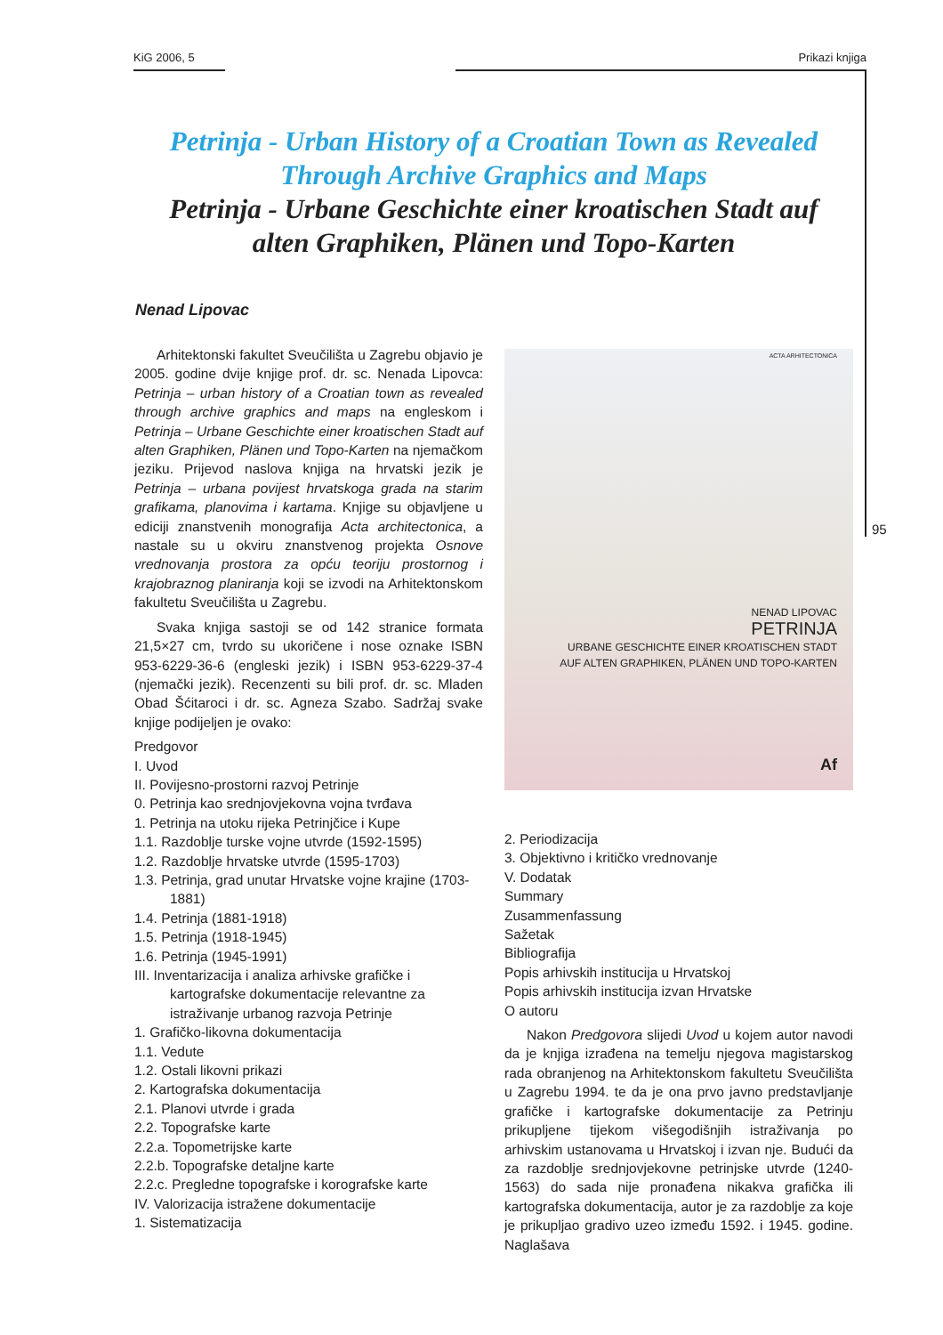KiG 2006, 5 Prikazi knjiga
95
Petrinja - Urban History of a Croatian Town as Revealed
Through Archive Graphics and Maps
Petrinja - Urbane Geschichte einer kroatischen Stadt auf
alten Graphiken, Plänen und Topo-Karten
Nenad Lipovac
Arhitektonski fakultet Sveučilišta u Zagrebu objavio je 2005. godine dvije knjige prof. dr. sc. Nenada Lipovca: Petrinja – urban history of a Croatian town as revealed through archive graphics and maps na engleskom i Petrinja – Urbane Geschichte einer kroatischen Stadt auf alten Graphiken, Plänen und Topo-Karten na njemačkom jeziku. Prijevod naslova knjiga na hrvatski jezik je Petrinja – urbana povijest hrvatskoga grada na starim grafikama, planovima i kartama. Knjige su objavljene u ediciji znanstvenih monografija Acta architectonica, a nastale su u okviru znanstvenog projekta Osnove vrednovanja prostora za opću teoriju prostornog i krajobraznog planiranja koji se izvodi na Arhitektonskom fakultetu Sveučilišta u Zagrebu.
Svaka knjiga sastoji se od 142 stranice formata 21,5×27 cm, tvrdo su ukoričene i nose oznake ISBN 953-6229-36-6 (engleski jezik) i ISBN 953-6229-37-4 (njemački jezik). Recenzenti su bili prof. dr. sc. Mladen Obad Šćitaroci i dr. sc. Agneza Szabo. Sadržaj svake knjige podijeljen je ovako:
Predgovor
I. Uvod
II. Povijesno-prostorni razvoj Petrinje
0. Petrinja kao srednjovjekovna vojna tvrđava
1. Petrinja na utoku rijeka Petrinjčice i Kupe
1.1. Razdoblje turske vojne utvrde (1592-1595)
1.2. Razdoblje hrvatske utvrde (1595-1703)
1.3. Petrinja, grad unutar Hrvatske vojne krajine (1703-1881)
1.4. Petrinja (1881-1918)
1.5. Petrinja (1918-1945)
1.6. Petrinja (1945-1991)
III. Inventarizacija i analiza arhivske grafičke i kartografske dokumentacije relevantne za istraživanje urbanog razvoja Petrinje
1. Grafičko-likovna dokumentacija
1.1. Vedute
1.2. Ostali likovni prikazi
2. Kartografska dokumentacija
2.1. Planovi utvrde i grada
2.2. Topografske karte
2.2.a. Topometrijske karte
2.2.b. Topografske detaljne karte
2.2.c. Pregledne topografske i korografske karte
IV. Valorizacija istražene dokumentacije
1. Sistematizacija
ACTA ARHITECTONICA
NENAD LIPOVAC
PETRINJA
URBANE GESCHICHTE EINER KROATISCHEN STADT
AUF ALTEN GRAPHIKEN, PLÄNEN UND TOPO-KARTEN
Af
2. Periodizacija
3. Objektivno i kritičko vrednovanje
V. Dodatak
Summary
Zusammenfassung
Sažetak
Bibliografija
Popis arhivskih institucija u Hrvatskoj
Popis arhivskih institucija izvan Hrvatske
O autoru
Nakon Predgovora slijedi Uvod u kojem autor navodi da je knjiga izrađena na temelju njegova magistarskog rada obranjenog na Arhitektonskom fakultetu Sveučilišta u Zagrebu 1994. te da je ona prvo javno predstavljanje grafičke i kartografske dokumentacije za Petrinju prikupljene tijekom višegodišnjih istraživanja po arhivskim ustanovama u Hrvatskoj i izvan nje. Budući da za razdoblje srednjovjekovne petrinjske utvrde (1240-1563) do sada nije pronađena nikakva grafička ili kartografska dokumentacija, autor je za razdoblje za koje je prikupljao gradivo uzeo između 1592. i 1945. godine. Naglašava